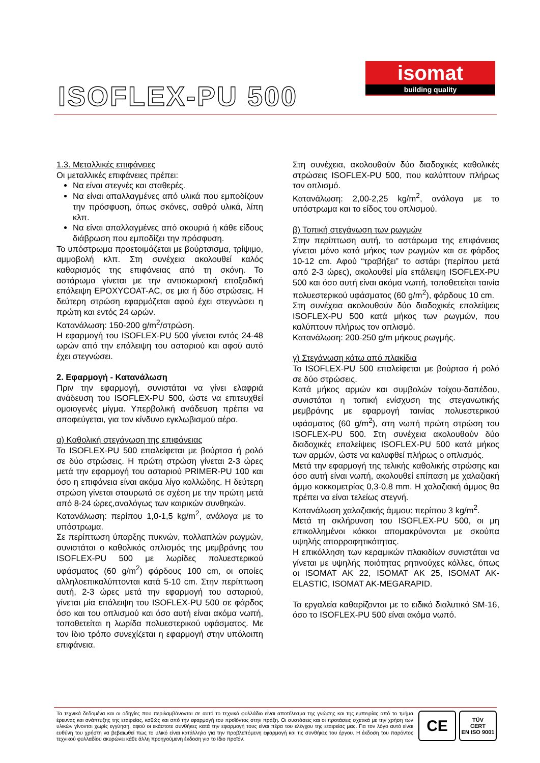ISOFLEX-PU 500
isomat
building quality
1.3. Μεταλλικές επιφάνειες
Οι μεταλλικές επιφάνειες πρέπει:
Να είναι στεγνές και σταθερές.
Να είναι απαλλαγμένες από υλικά που εμποδίζουν την πρόσφυση, όπως σκόνες, σαθρά υλικά, λίπη κλπ.
Να είναι απαλλαγμένες από σκουριά ή κάθε είδους διάβρωση που εμποδίζει την πρόσφυση.
Το υπόστρωμα προετοιμάζεται με βούρτσισμα, τρίψιμο, αμμοβολή κλπ. Στη συνέχεια ακολουθεί καλός καθαρισμός της επιφάνειας από τη σκόνη. Το αστάρωμα γίνεται με την αντισκωριακή εποξειδική επάλειψη EPOXYCOAT-AC, σε μια ή δύο στρώσεις. Η δεύτερη στρώση εφαρμόζεται αφού έχει στεγνώσει η πρώτη και εντός 24 ωρών.
Κατανάλωση: 150-200 g/m<sup>2</sup>/στρώση.
Η εφαρμογή του ISOFLEX-PU 500 γίνεται εντός 24-48 ωρών από την επάλειψη του ασταριού και αφού αυτό έχει στεγνώσει.
2. Εφαρμογή - Κατανάλωση
Πριν την εφαρμογή, συνιστάται να γίνει ελαφριά ανάδευση του ISOFLEX-PU 500, ώστε να επιτευχθεί ομοιογενές μίγμα. Υπερβολική ανάδευση πρέπει να αποφεύγεται, για τον κίνδυνο εγκλωβισμού αέρα.
α) Καθολική στεγάνωση της επιφάνειας
Το ISOFLEX-PU 500 επαλείφεται με βούρτσα ή ρολό σε δύο στρώσεις. Η πρώτη στρώση γίνεται 2-3 ώρες μετά την εφαρμογή του ασταριού PRIMER-PU 100 και όσο η επιφάνεια είναι ακόμα λίγο κολλώδης. Η δεύτερη στρώση γίνεται σταυρωτά σε σχέση με την πρώτη μετά από 8-24 ώρες,αναλόγως των καιρικών συνθηκών.
Κατανάλωση: περίπου 1,0-1,5 kg/m<sup>2</sup>, ανάλογα με το υπόστρωμα.
Σε περίπτωση ύπαρξης πυκνών, πολλαπλών ρωγμών, συνιστάται ο καθολικός οπλισμός της μεμβράνης του ISOFLEX-PU 500 με λωρίδες πολυεστερικού υφάσματος (60 g/m<sup>2</sup>) φάρδους 100 cm, οι οποίες αλληλοεπικαλύπτονται κατά 5-10 cm. Στην περίπτωση αυτή, 2-3 ώρες μετά την εφαρμογή του ασταριού, γίνεται μία επάλειψη του ISOFLEX-PU 500 σε φάρδος όσο και του οπλισμού και όσο αυτή είναι ακόμα νωπή, τοποθετείται η λωρίδα πολυεστερικού υφάσματος. Με τον ίδιο τρόπο συνεχίζεται η εφαρμογή στην υπόλοιπη επιφάνεια.
Στη συνέχεια, ακολουθούν δύο διαδοχικές καθολικές στρώσεις ISOFLEX-PU 500, που καλύπτουν πλήρως τον οπλισμό.
Κατανάλωση: 2,00-2,25 kg/m<sup>2</sup>, ανάλογα με το υπόστρωμα και το είδος του οπλισμού.
β) Τοπική στεγάνωση των ρωγμών
Στην περίπτωση αυτή, το αστάρωμα της επιφάνειας γίνεται μόνο κατά μήκος των ρωγμών και σε φάρδος 10-12 cm. Αφού “τραβήξει” το αστάρι (περίπου μετά από 2-3 ώρες), ακολουθεί μία επάλειψη ISOFLEX-PU 500 και όσο αυτή είναι ακόμα νωπή, τοποθετείται ταινία πολυεστερικού υφάσματος (60 g/m<sup>2</sup>), φάρδους 10 cm.
Στη συνέχεια ακολουθούν δύο διαδοχικές επαλείψεις ISOFLEX-PU 500 κατά μήκος των ρωγμών, που καλύπτουν πλήρως τον οπλισμό.
Κατανάλωση: 200-250 g/m μήκους ρωγμής.
γ) Στεγάνωση κάτω από πλακίδια
Το ISOFLEX-PU 500 επαλείφεται με βούρτσα ή ρολό σε δύο στρώσεις.
Κατά μήκος αρμών και συμβολών τοίχου-δαπέδου, συνιστάται η τοπική ενίσχυση της στεγανωτικής μεμβράνης με εφαρμογή ταινίας πολυεστερικού υφάσματος (60 g/m<sup>2</sup>), στη νωπή πρώτη στρώση του ISOFLEX-PU 500. Στη συνέχεια ακολουθούν δύο διαδοχικές επαλείψεις ISOFLEX-PU 500 κατά μήκος των αρμών, ώστε να καλυφθεί πλήρως ο οπλισμός.
Μετά την εφαρμογή της τελικής καθολικής στρώσης και όσο αυτή είναι νωπή, ακολουθεί επίπαση με χαλαζιακή άμμο κοκκομετρίας 0,3-0,8 mm. Η χαλαζιακή άμμος θα πρέπει να είναι τελείως στεγνή.
Κατανάλωση χαλαζιακής άμμου: περίπου 3 kg/m<sup>2</sup>.
Μετά τη σκλήρυνση του ISOFLEX-PU 500, οι μη επικολλημένοι κόκκοι απομακρύνονται με σκούπα υψηλής απορροφητικότητας.
Η επικόλληση των κεραμικών πλακιδίων συνιστάται να γίνεται με υψηλής ποιότητας ρητινούχες κόλλες, όπως οι ISOMAT AK 22, ISOMAT AK 25, ISOMAT AK-ELASTIC, ISOMAT AK-MEGARAPID.
Τα εργαλεία καθαρίζονται με το ειδικό διαλυτικό SM-16, όσο το ISOFLEX-PU 500 είναι ακόμα νωπό.
Τα τεχνικά δεδομένα και οι οδηγίες που περιλαμβάνονται σε αυτό το τεχνικό φυλλάδιο είναι αποτέλεσμα της γνώσης και της εμπειρίας από το τμήμα έρευνας και ανάπτυξης της εταιρείας, καθώς και από την εφαρμογή του προϊόντος στην πράξη. Οι συστάσεις και οι προτάσεις σχετικά με την χρήση των υλικών γίνονται χωρίς εγγύηση, αφού οι εκάστοτε συνθήκες κατά την εφαρμογή τους είναι πέρα του ελέγχου της εταιρείας μας. Για τον λόγο αυτό είναι ευθύνη του χρήστη να βεβαιωθεί πως το υλικό είναι κατάλληλο για την προβλεπόμενη εφαρμογή και τις συνθήκες του έργου. Η έκδοση του παρόντος τεχνικού φυλλαδίου ακυρώνει κάθε άλλη προηγούμενη έκδοση για το ίδιο προϊόν.
CE
TÜV
CERT
EN ISO 9001